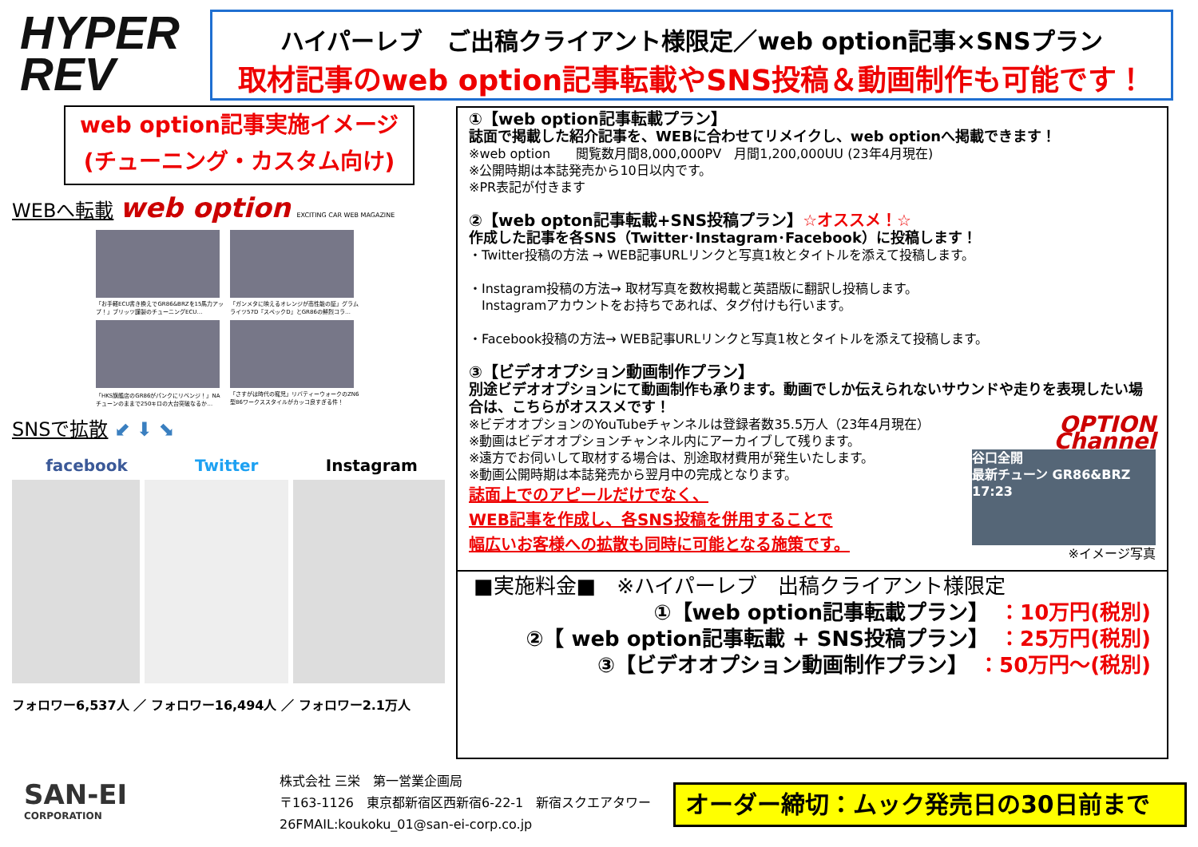HYPER
REV
ハイパーレブ　ご出稿クライアント様限定／web option記事×SNSプラン
取材記事のweb option記事転載やSNS投稿＆動画制作も可能です！
web option記事実施イメージ
(チューニング・カスタム向け)
WEBへ転載 web option EXCITING CAR WEB MAGAZINE
「お手軽ECU書き換えでGR86&BRZを15馬力アップ！」ブリッツ謹製のチューニングECU…
「ガンメタに映えるオレンジが高性能の証」グラムライツ57D『スペックD』とGR86の鮮烈コラ…
「HKS旗艦店のGR86がパンクにリベンジ！」NAチューンのままで250キロの大台突破なるか…
「さすがは時代の寵児」リバティーウォークのZN6型86ワークススタイルがカッコ良すぎる件！
SNSで拡散 ⬋ ⬇ ⬊
facebook Twitter Instagram
フォロワー6,537人 ／ フォロワー16,494人 ／ フォロワー2.1万人
①【web option記事転載プラン】
誌面で掲載した紹介記事を、WEBに合わせてリメイクし、web optionへ掲載できます！
※web option　　閲覧数月間8,000,000PV　月間1,200,000UU (23年4月現在)
※公開時期は本誌発売から10日以内です。
※PR表記が付きます
②【web opton記事転載+SNS投稿プラン】☆オススメ！☆
作成した記事を各SNS（Twitter･Instagram･Facebook）に投稿します！
・Twitter投稿の方法 → WEB記事URLリンクと写真1枚とタイトルを添えて投稿します。
・Instagram投稿の方法→ 取材写真を数枚掲載と英語版に翻訳し投稿します。
　Instagramアカウントをお持ちであれば、タグ付けも行います。
・Facebook投稿の方法→ WEB記事URLリンクと写真1枚とタイトルを添えて投稿します。
③【ビデオオプション動画制作プラン】
別途ビデオオプションにて動画制作も承ります。動画でしか伝えられないサウンドや走りを表現したい場合は、こちらがオススメです！
※ビデオオプションのYouTubeチャンネルは登録者数35.5万人（23年4月現在）
※動画はビデオオプションチャンネル内にアーカイブして残ります。
※遠方でお伺いして取材する場合は、別途取材費用が発生いたします。
※動画公開時期は本誌発売から翌月中の完成となります。
誌面上でのアピールだけでなく、
WEB記事を作成し、各SNS投稿を併用することで
幅広いお客様への拡散も同時に可能となる施策です。
OPTION Channel
谷口全開
最新チューン GR86&BRZ 17:23
※イメージ写真
■実施料金■　※ハイパーレブ　出稿クライアント様限定
①【web option記事転載プラン】　：10万円(税別)
②【 web option記事転載 + SNS投稿プラン】　：25万円(税別)
③【ビデオオプション動画制作プラン】　：50万円～(税別)
SAN-EI
CORPORATION
株式会社 三栄　第一営業企画局
〒163-1126　東京都新宿区西新宿6-22-1　新宿スクエアタワー
26FMAIL:koukoku_01@san-ei-corp.co.jp
オーダー締切：ムック発売日の30日前まで